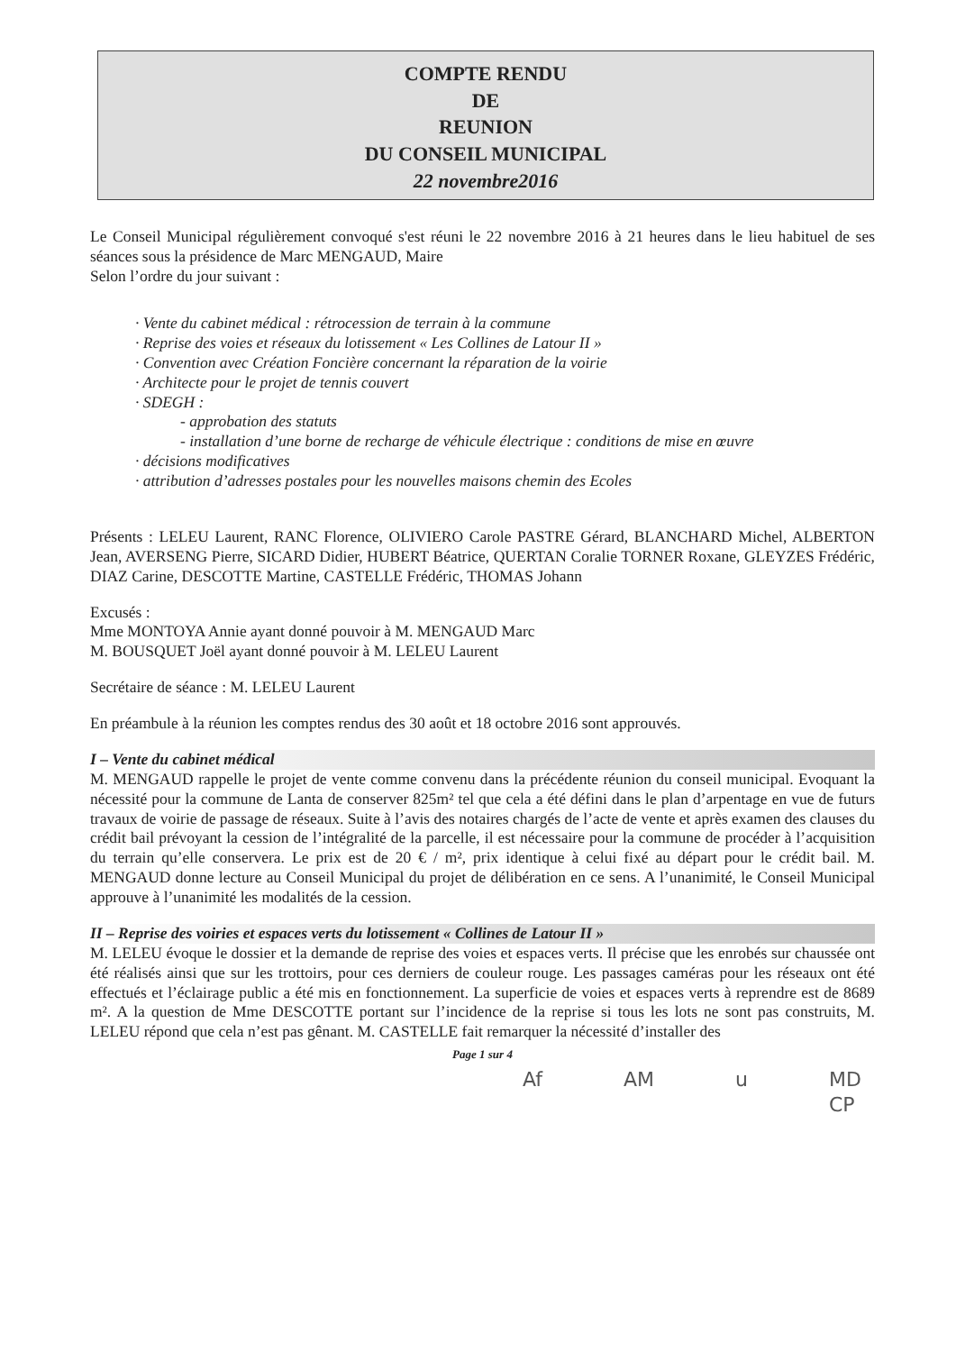COMPTE RENDU
DE
REUNION
DU CONSEIL MUNICIPAL
22 novembre2016
Le Conseil Municipal régulièrement convoqué s'est réuni le 22 novembre 2016 à 21 heures dans le lieu habituel de ses séances sous la présidence de Marc MENGAUD, Maire
Selon l’ordre du jour suivant :
· Vente du cabinet médical : rétrocession de terrain à la commune
· Reprise des voies et réseaux du lotissement « Les Collines de Latour II »
· Convention avec Création Foncière concernant la réparation de la voirie
· Architecte pour le projet de tennis couvert
· SDEGH :
- approbation des statuts
- installation d’une borne de recharge de véhicule électrique : conditions de mise en œuvre
· décisions modificatives
· attribution d’adresses postales pour les nouvelles maisons chemin des Ecoles
Présents : LELEU Laurent, RANC Florence, OLIVIERO Carole PASTRE Gérard, BLANCHARD Michel, ALBERTON Jean, AVERSENG Pierre, SICARD Didier, HUBERT Béatrice, QUERTAN Coralie TORNER Roxane, GLEYZES Frédéric, DIAZ Carine, DESCOTTE Martine, CASTELLE Frédéric, THOMAS Johann
Excusés :
Mme MONTOYA Annie ayant donné pouvoir à M. MENGAUD Marc
M. BOUSQUET Joël ayant donné pouvoir à M. LELEU Laurent
Secrétaire de séance : M. LELEU Laurent
En préambule à la réunion les comptes rendus des 30 août et 18 octobre 2016 sont approuvés.
I – Vente du cabinet médical
M. MENGAUD rappelle le projet de vente comme convenu dans la précédente réunion du conseil municipal. Evoquant la nécessité pour la commune de Lanta de conserver 825m² tel que cela a été défini dans le plan d’arpentage en vue de futurs travaux de voirie de passage de réseaux. Suite à l’avis des notaires chargés de l’acte de vente et après examen des clauses du crédit bail prévoyant la cession de l’intégralité de la parcelle, il est nécessaire pour la commune de procéder à l’acquisition du terrain qu’elle conservera. Le prix est de 20 € / m², prix identique à celui fixé au départ pour le crédit bail. M. MENGAUD donne lecture au Conseil Municipal du projet de délibération en ce sens. A l’unanimité, le Conseil Municipal approuve à l’unanimité les modalités de la cession.
II – Reprise des voiries et espaces verts du lotissement « Collines de Latour II »
M. LELEU évoque le dossier et la demande de reprise des voies et espaces verts. Il précise que les enrobés sur chaussée ont été réalisés ainsi que sur les trottoirs, pour ces derniers de couleur rouge. Les passages caméras pour les réseaux ont été effectués et l’éclairage public a été mis en fonctionnement. La superficie de voies et espaces verts à reprendre est de 8689 m². A la question de Mme DESCOTTE portant sur l’incidence de la reprise si tous les lots ne sont pas construits, M. LELEU répond que cela n’est pas gênant. M. CASTELLE fait remarquer la nécessité d’installer des
Page 1 sur 4
Af AM u MD CP